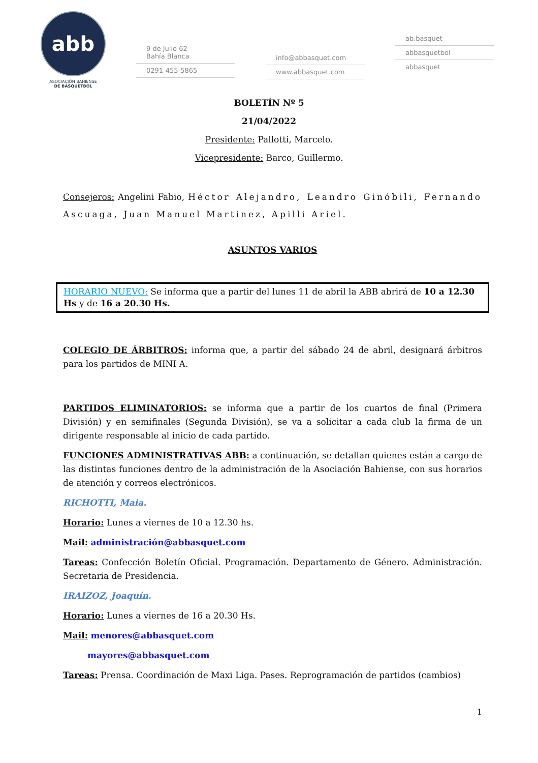abb
ASOCIACIÓN BAHIENSE
DE BÁSQUETBOL
9 de Julio 62
Bahía Blanca
0291-455-5865
info@abbasquet.com
www.abbasquet.com
ab.basquet
abbasquetbol
abbasquet
BOLETÍN Nº 5
21/04/2022
Presidente: Pallotti, Marcelo.
Vicepresidente: Barco, Guillermo.
Consejeros: Angelini Fabio, Héctor Alejandro, Leandro Ginóbili, Fernando Ascuaga, Juan Manuel Martinez, Apilli Ariel.
ASUNTOS VARIOS
HORARIO NUEVO: Se informa que a partir del lunes 11 de abril la ABB abrirá de 10 a 12.30 Hs y de 16 a 20.30 Hs.
COLEGIO DE ÁRBITROS: informa que, a partir del sábado 24 de abril, designará árbitros para los partidos de MINI A.
PARTIDOS ELIMINATORIOS: se informa que a partir de los cuartos de final (Primera División) y en semifinales (Segunda División), se va a solicitar a cada club la firma de un dirigente responsable al inicio de cada partido.
FUNCIONES ADMINISTRATIVAS ABB: a continuación, se detallan quienes están a cargo de las distintas funciones dentro de la administración de la Asociación Bahiense, con sus horarios de atención y correos electrónicos.
RICHOTTI, Maia.
Horario: Lunes a viernes de 10 a 12.30 hs.
Mail: administración@abbasquet.com
Tareas: Confección Boletín Oficial. Programación. Departamento de Género. Administración. Secretaria de Presidencia.
IRAIZOZ, Joaquín.
Horario: Lunes a viernes de 16 a 20.30 Hs.
Mail: menores@abbasquet.com
mayores@abbasquet.com
Tareas: Prensa. Coordinación de Maxi Liga. Pases. Reprogramación de partidos (cambios)
1